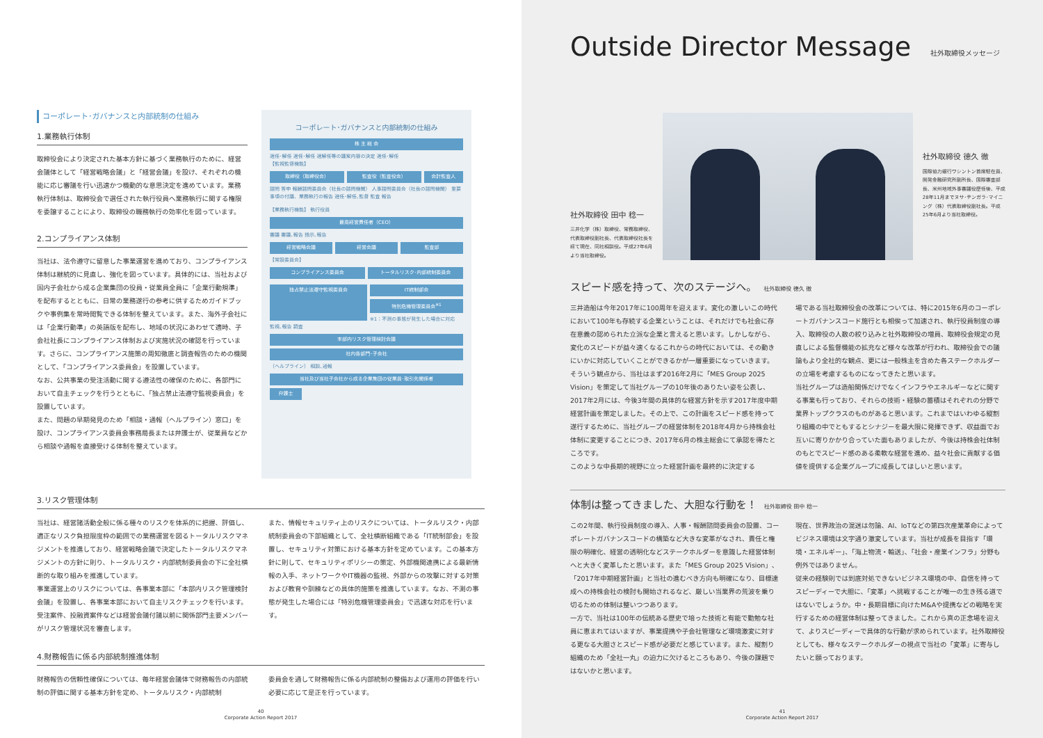コーポレート･ガバナンスと内部統制の仕組み
1.業務執行体制
取締役会により決定された基本方針に基づく業務執行のために、経営会議体として「経営戦略会議」と「経営会議」を設け、それぞれの機能に応じ審議を行い迅速かつ機動的な意思決定を進めています。業務執行体制は、取締役会で選任された執行役員へ業務執行に関する権限を委譲することにより、取締役の職務執行の効率化を図っています。
2.コンプライアンス体制
当社は、法令遵守に留意した事業運営を進めており、コンプライアンス体制は継続的に見直し、強化を図っています。具体的には、当社および国内子会社から成る企業集団の役員・従業員全員に「企業行動規準」を配布するとともに、日常の業務遂行の参考に供するためガイドブックや事例集を常時閲覧できる体制を整えています。また、海外子会社には「企業行動準」の英語版を配布し、地域の状況にあわせて適時、子会社社長にコンプライアンス体制および実施状況の確認を行っています。さらに、コンプライアンス施策の周知徹底と調査報告のための機関として、「コンプライアンス委員会」を設置しています。
なお、公共事業の受注活動に関する遵法性の確保のために、各部門において自主チェックを行うとともに、「独占禁止法遵守監視委員会」を設置しています。
また、問題の早期発見のため「相談・通報（ヘルプライン）窓口」を設け、コンプライアンス委員会事務局長または弁護士が、従業員などから相談や通報を直接受ける体制を整えています。
コーポレート･ガバナンスと内部統制の仕組み
株 主 総 会
選任･解任 選任･解任 選解任等の議案内容の決定 選任･解任
【監視監督機能】
取締役（取締役会） 監査役（監査役会） 会計監査人
諮問 答申 報酬諮問委員会（社長の諮問機関） 人事諮問委員会（社長の諮問機関） 重要事項の付議、業務執行の報告 選任･解任､監督 監査 報告
【業務執行機能】 執行役員
最高経営責任者（CEO）
審議 審議､報告 指示､報告
経営戦略会議 経営会議 監査部
【常設委員会】
コンプライアンス委員会 トータルリスク･内部統制委員会
独占禁止法遵守監視委員会 IT統制部会
特別危機管理委員会<sup>※1</sup>
※1：不測の事態が発生した場合に対応
監視､報告 調査
本部内リスク管理検討会議
社内各部門･子会社
（ヘルプライン） 相談､通報
当社及び当社子会社から成る企業集団の従業員･取引先関係者
弁護士
3.リスク管理体制
当社は、経営諸活動全般に係る種々のリスクを体系的に把握、評価し、適正なリスク負担限度枠の範囲での業務運営を図るトータルリスクマネジメントを推進しており、経営戦略会議で決定したトータルリスクマネジメントの方針に則り、トータルリスク・内部統制委員会の下に全社横断的な取り組みを推進しています。
事業運営上のリスクについては、各事業本部に「本部内リスク管理検討会議」を設置し、各事業本部において自主リスクチェックを行います。受注案件、投融資案件などは経営会議付議以前に関係部門主要メンバーがリスク管理状況を審査します。
また、情報セキュリティ上のリスクについては、トータルリスク・内部統制委員会の下部組織として、全社横断組織である「IT統制部会」を設置し、セキュリティ対策における基本方針を定めています。この基本方針に則して、セキュリティポリシーの策定、外部機関連携による最新情報の入手、ネットワークやIT機器の監視、外部からの攻撃に対する対策および教育や訓練などの具体的施策を推進しています。なお、不測の事態が発生した場合には「特別危機管理委員会」で迅速な対応を行います。
4.財務報告に係る内部統制推進体制
財務報告の信頼性確保については、毎年経営会議体で財務報告の内部統制の評価に関する基本方針を定め、トータルリスク・内部統制
委員会を通して財務報告に係る内部統制の整備および運用の評価を行い必要に応じて是正を行っています。
40
Corporate Action Report 2017
Outside Director Message
社外取締役メッセージ
社外取締役 田中 稔一
三井化学（株）取締役、常務取締役、代表取締役副社長、代表取締役社長を経て現在、同社相談役。平成27年6月より当社取締役。
社外取締役 德久 徹
国際協力銀行ワシントン首席駐在員、開発金融研究所副所長、国際審査部長、米州地域外事審議役歴任後、平成28年11月までヌサ･テンガラ･マイニング（株）代表取締役副社長。平成25年6月より当社取締役。
スピード感を持って、次のステージへ。 社外取締役 德久 徹
三井造船は今年2017年に100周年を迎えます。変化の激しいこの時代において100年も存続する企業ということは、それだけでも社会に存在意義の認められた立派な企業と言えると思います。しかしながら、変化のスピードが益々速くなるこれからの時代においては、その動きにいかに対応していくことができるかが一層重要になっていきます。
そういう観点から、当社はまず2016年2月に「MES Group 2025 Vision」を策定して当社グループの10年後のありたい姿を公表し、2017年2月には、今後3年間の具体的な経営方針を示す2017年度中期経営計画を策定しました。その上で、この計画をスピード感を持って遂行するために、当社グループの経営体制を2018年4月から持株会社体制に変更することにつき、2017年6月の株主総会にて承認を得たところです。
このような中長期的視野に立った経営計画を最終的に決定する
場である当社取締役会の改革については、特に2015年6月のコーポレートガバナンスコード施行とも相俟って加速され、執行役員制度の導入、取締役の人数の絞り込みと社外取締役の増員、取締役会規定の見直しによる監督機能の拡充など様々な改革が行われ、取締役会での議論もより全社的な観点、更には一般株主を含めた各ステークホルダーの立場を考慮するものになってきたと思います。
当社グループは造船関係だけでなくインフラやエネルギーなどに関する事業も行っており、それらの技術・経験の蓄積はそれぞれの分野で業界トップクラスのものがあると思います。これまではいわゆる縦割り組織の中でともするとシナジーを最大限に発揮できず、収益面でお互いに寄りかかり合っていた面もありましたが、今後は持株会社体制のもとでスピード感のある柔軟な経営を進め、益々社会に貢献する価値を提供する企業グループに成長してほしいと思います。
体制は整ってきました、大胆な行動を！ 社外取締役 田中 稔一
この2年間、執行役員制度の導入、人事・報酬諮問委員会の設置、コーポレートガバナンスコードの構築など大きな変革がなされ、責任と権限の明確化、経営の透明化などステークホルダーを意識した経営体制へと大きく変革したと思います。また「MES Group 2025 Vision」、「2017年中期経営計画」と当社の進むべき方向も明確になり、目標達成への持株会社の検討も開始されるなど、厳しい当業界の荒波を乗り切るための体制は整いつつあります。
一方で、当社は100年の伝統ある歴史で培った技術と有能で勤勉な社員に恵まれてはいますが、事業提携や子会社管理など環境激変に対する更なる大胆さとスピード感が必要だと感じています。また、縦割り組織のため「全社一丸」の迫力に欠けるところもあり、今後の課題ではないかと思います。
現在、世界政治の混迷は勿論、AI、IoTなどの第四次産業革命によってビジネス環境は文字通り激変しています。当社が成長を目指す「環境・エネルギー」、「海上物流・輸送」、「社会・産業インフラ」分野も例外ではありません。
従来の経験則では到底対処できないビジネス環境の中、自信を持ってスピーディーで大胆に、「変革」へ挑戦することが唯一の生き残る道ではないでしょうか。中・長期目標に向けたM&Aや提携などの戦略を実行するための経営体制は整ってきました。これから真の正念場を迎えて、よりスピーディーで具体的な行動が求められています。社外取締役としても、様々なステークホルダーの視点で当社の「変革」に寄与したいと願っております。
41
Corporate Action Report 2017